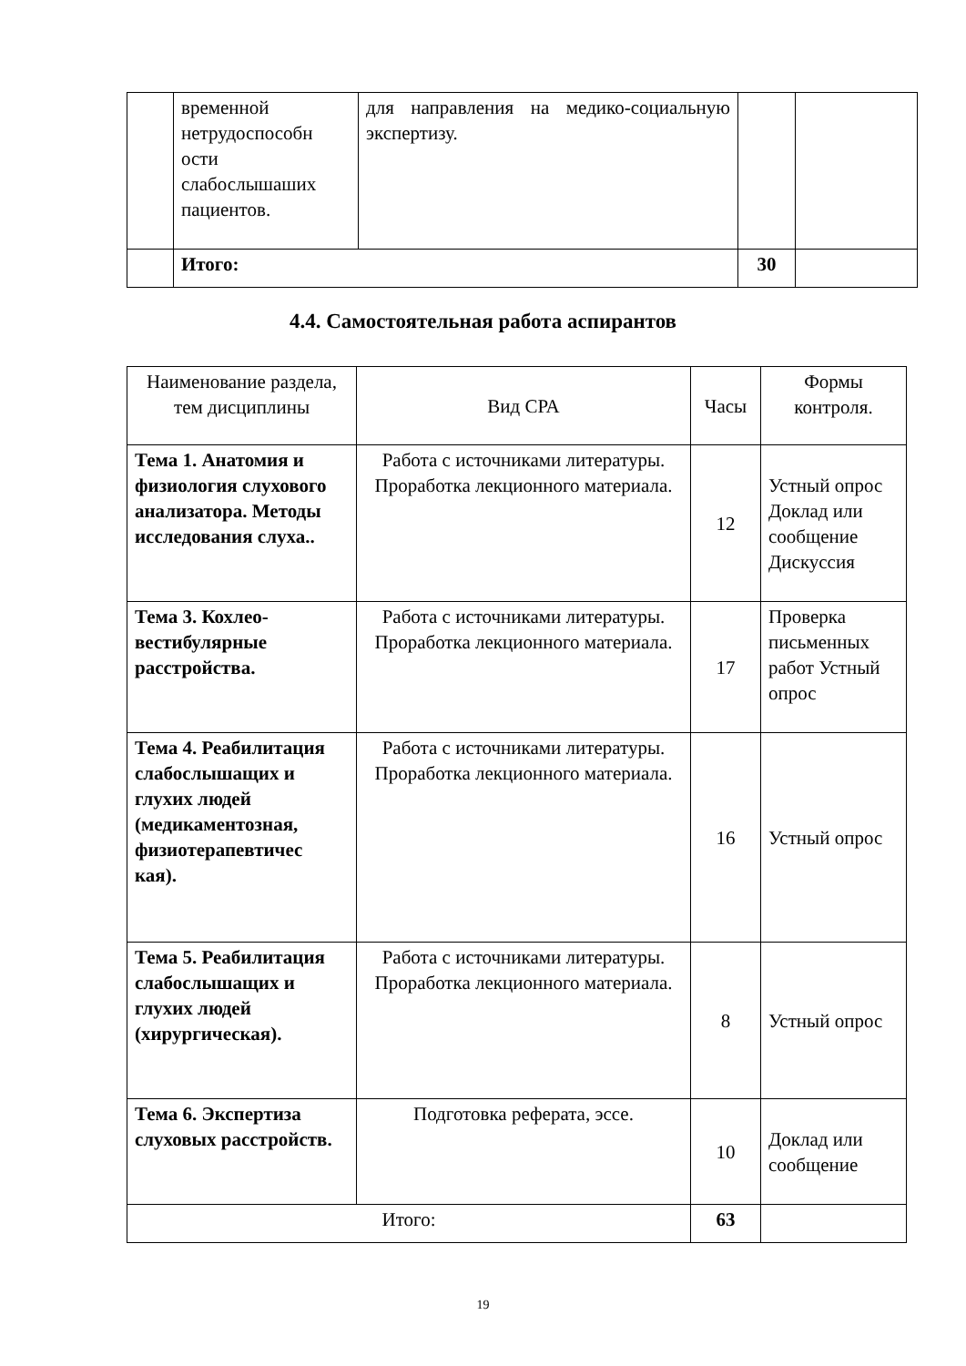| | временной нетрудоспособн ости слабослышаших пациентов. | для направления на медико-социальную экспертизу. | | |
| | Итого: | | 30 | |
4.4. Самостоятельная работа аспирантов
| Наименование раздела, тем дисциплины | Вид СРА | Часы | Формы контроля. |
| Тема 1. Анатомия и физиология слухового анализатора. Методы исследования слуха.. | Работа с источниками литературы. Проработка лекционного материала. | 12 | Устный опрос Доклад или сообщение Дискуссия |
| Тема 3. Кохлео-вестибулярные расстройства. | Работа с источниками литературы. Проработка лекционного материала. | 17 | Проверка письменных работ Устный опрос |
| Тема 4. Реабилитация слабослышащих и глухих людей (медикаментозная, физиотерапевтичес кая). | Работа с источниками литературы. Проработка лекционного материала. | 16 | Устный опрос |
| Тема 5. Реабилитация слабослышащих и глухих людей (хирургическая). | Работа с источниками литературы. Проработка лекционного материала. | 8 | Устный опрос |
| Тема 6. Экспертиза слуховых расстройств. | Подготовка реферата, эссе. | 10 | Доклад или сообщение |
| Итого: | | 63 | |
19